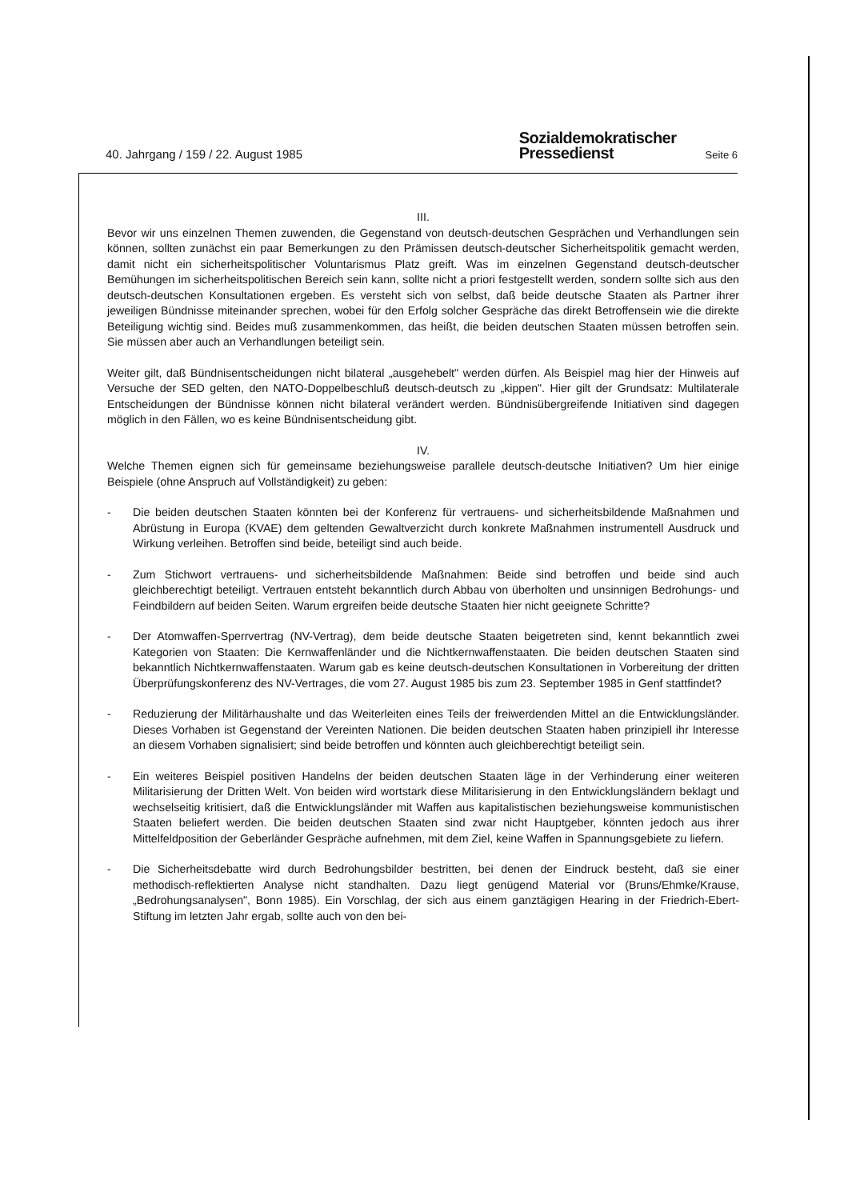40. Jahrgang / 159 / 22. August 1985
Sozialdemokratischer
Pressedienst
Seite 6
III.
Bevor wir uns einzelnen Themen zuwenden, die Gegenstand von deutsch-deutschen Gesprächen und Verhandlungen sein können, sollten zunächst ein paar Bemerkungen zu den Prämissen deutsch-deutscher Sicherheitspolitik gemacht werden, damit nicht ein sicherheitspolitischer Voluntarismus Platz greift. Was im einzelnen Gegenstand deutsch-deutscher Bemühungen im sicherheitspolitischen Bereich sein kann, sollte nicht a priori festgestellt werden, sondern sollte sich aus den deutsch-deutschen Konsultationen ergeben. Es versteht sich von selbst, daß beide deutsche Staaten als Partner ihrer jeweiligen Bündnisse miteinander sprechen, wobei für den Erfolg solcher Gespräche das direkt Betroffensein wie die direkte Beteiligung wichtig sind. Beides muß zusammenkommen, das heißt, die beiden deutschen Staaten müssen betroffen sein. Sie müssen aber auch an Verhandlungen beteiligt sein.
Weiter gilt, daß Bündnisentscheidungen nicht bilateral „ausgehebelt" werden dürfen. Als Beispiel mag hier der Hinweis auf Versuche der SED gelten, den NATO-Doppelbeschluß deutsch-deutsch zu „kippen". Hier gilt der Grundsatz: Multilaterale Entscheidungen der Bündnisse können nicht bilateral verändert werden. Bündnisübergreifende Initiativen sind dagegen möglich in den Fällen, wo es keine Bündnisentscheidung gibt.
IV.
Welche Themen eignen sich für gemeinsame beziehungsweise parallele deutsch-deutsche Initiativen? Um hier einige Beispiele (ohne Anspruch auf Vollständigkeit) zu geben:
- Die beiden deutschen Staaten könnten bei der Konferenz für vertrauens- und sicherheitsbildende Maßnahmen und Abrüstung in Europa (KVAE) dem geltenden Gewaltverzicht durch konkrete Maßnahmen instrumentell Ausdruck und Wirkung verleihen. Betroffen sind beide, beteiligt sind auch beide.
- Zum Stichwort vertrauens- und sicherheitsbildende Maßnahmen: Beide sind betroffen und beide sind auch gleichberechtigt beteiligt. Vertrauen entsteht bekanntlich durch Abbau von überholten und unsinnigen Bedrohungs- und Feindbildern auf beiden Seiten. Warum ergreifen beide deutsche Staaten hier nicht geeignete Schritte?
- Der Atomwaffen-Sperrvertrag (NV-Vertrag), dem beide deutsche Staaten beigetreten sind, kennt bekanntlich zwei Kategorien von Staaten: Die Kernwaffenländer und die Nichtkernwaffenstaaten. Die beiden deutschen Staaten sind bekanntlich Nichtkernwaffenstaaten. Warum gab es keine deutsch-deutschen Konsultationen in Vorbereitung der dritten Überprüfungskonferenz des NV-Vertrages, die vom 27. August 1985 bis zum 23. September 1985 in Genf stattfindet?
- Reduzierung der Militärhaushalte und das Weiterleiten eines Teils der freiwerdenden Mittel an die Entwicklungsländer. Dieses Vorhaben ist Gegenstand der Vereinten Nationen. Die beiden deutschen Staaten haben prinzipiell ihr Interesse an diesem Vorhaben signalisiert; sind beide betroffen und könnten auch gleichberechtigt beteiligt sein.
- Ein weiteres Beispiel positiven Handelns der beiden deutschen Staaten läge in der Verhinderung einer weiteren Militarisierung der Dritten Welt. Von beiden wird wortstark diese Militarisierung in den Entwicklungsländern beklagt und wechselseitig kritisiert, daß die Entwicklungsländer mit Waffen aus kapitalistischen beziehungsweise kommunistischen Staaten beliefert werden. Die beiden deutschen Staaten sind zwar nicht Hauptgeber, könnten jedoch aus ihrer Mittelfeldposition der Geberländer Gespräche aufnehmen, mit dem Ziel, keine Waffen in Spannungsgebiete zu liefern.
- Die Sicherheitsdebatte wird durch Bedrohungsbilder bestritten, bei denen der Eindruck besteht, daß sie einer methodisch-reflektierten Analyse nicht standhalten. Dazu liegt genügend Material vor (Bruns/Ehmke/Krause, „Bedrohungsanalysen", Bonn 1985). Ein Vorschlag, der sich aus einem ganztägigen Hearing in der Friedrich-Ebert-Stiftung im letzten Jahr ergab, sollte auch von den bei-